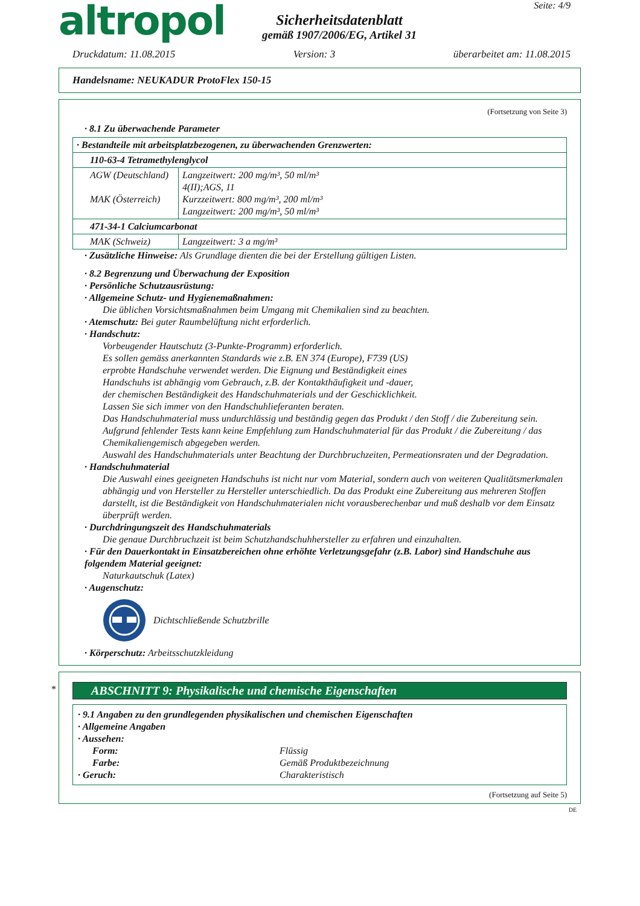altropol
Sicherheitsdatenblatt
gemäß 1907/2006/EG, Artikel 31
Seite: 4/9
Druckdatum: 11.08.2015 Version: 3 überarbeitet am: 11.08.2015
Handelsname: NEUKADUR ProtoFlex 150-15
(Fortsetzung von Seite 3)
· 8.1 Zu überwachende Parameter
| · Bestandteile mit arbeitsplatzbezogenen, zu überwachenden Grenzwerten: | |
| 110-63-4 Tetramethylenglycol | |
| AGW (Deutschland) MAK (Österreich) | Langzeitwert: 200 mg/m³, 50 ml/m³ 4(II);AGS, 11 Kurzzeitwert: 800 mg/m³, 200 ml/m³ Langzeitwert: 200 mg/m³, 50 ml/m³ |
| 471-34-1 Calciumcarbonat | |
| MAK (Schweiz) | Langzeitwert: 3 a mg/m³ |
· Zusätzliche Hinweise: Als Grundlage dienten die bei der Erstellung gültigen Listen.
· 8.2 Begrenzung und Überwachung der Exposition
· Persönliche Schutzausrüstung:
· Allgemeine Schutz- und Hygienemaßnahmen:
Die üblichen Vorsichtsmaßnahmen beim Umgang mit Chemikalien sind zu beachten.
· Atemschutz: Bei guter Raumbelüftung nicht erforderlich.
· Handschutz:
Vorbeugender Hautschutz (3-Punkte-Programm) erforderlich.
Es sollen gemäss anerkannten Standards wie z.B. EN 374 (Europe), F739 (US)
erprobte Handschuhe verwendet werden. Die Eignung und Beständigkeit eines
Handschuhs ist abhängig vom Gebrauch, z.B. der Kontakthäufigkeit und -dauer,
der chemischen Beständigkeit des Handschuhmaterials und der Geschicklichkeit.
Lassen Sie sich immer von den Handschuhlieferanten beraten.
Das Handschuhmaterial muss undurchlässig und beständig gegen das Produkt / den Stoff / die Zubereitung sein.
Aufgrund fehlender Tests kann keine Empfehlung zum Handschuhmaterial für das Produkt / die Zubereitung / das Chemikaliengemisch abgegeben werden.
Auswahl des Handschuhmaterials unter Beachtung der Durchbruchzeiten, Permeationsraten und der Degradation.
· Handschuhmaterial
Die Auswahl eines geeigneten Handschuhs ist nicht nur vom Material, sondern auch von weiteren Qualitätsmerkmalen abhängig und von Hersteller zu Hersteller unterschiedlich. Da das Produkt eine Zubereitung aus mehreren Stoffen darstellt, ist die Beständigkeit von Handschuhmaterialen nicht vorausberechenbar und muß deshalb vor dem Einsatz überprüft werden.
· Durchdringungszeit des Handschuhmaterials
Die genaue Durchbruchzeit ist beim Schutzhandschuhhersteller zu erfahren und einzuhalten.
· Für den Dauerkontakt in Einsatzbereichen ohne erhöhte Verletzungsgefahr (z.B. Labor) sind Handschuhe aus folgendem Material geeignet:
Naturkautschuk (Latex)
· Augenschutz:
Dichtschließende Schutzbrille
· Körperschutz: Arbeitsschutzkleidung
*
ABSCHNITT 9: Physikalische und chemische Eigenschaften
· 9.1 Angaben zu den grundlegenden physikalischen und chemischen Eigenschaften
· Allgemeine Angaben
· Aussehen:
Form: Flüssig
Farbe: Gemäß Produktbezeichnung
· Geruch: Charakteristisch
(Fortsetzung auf Seite 5)
DE